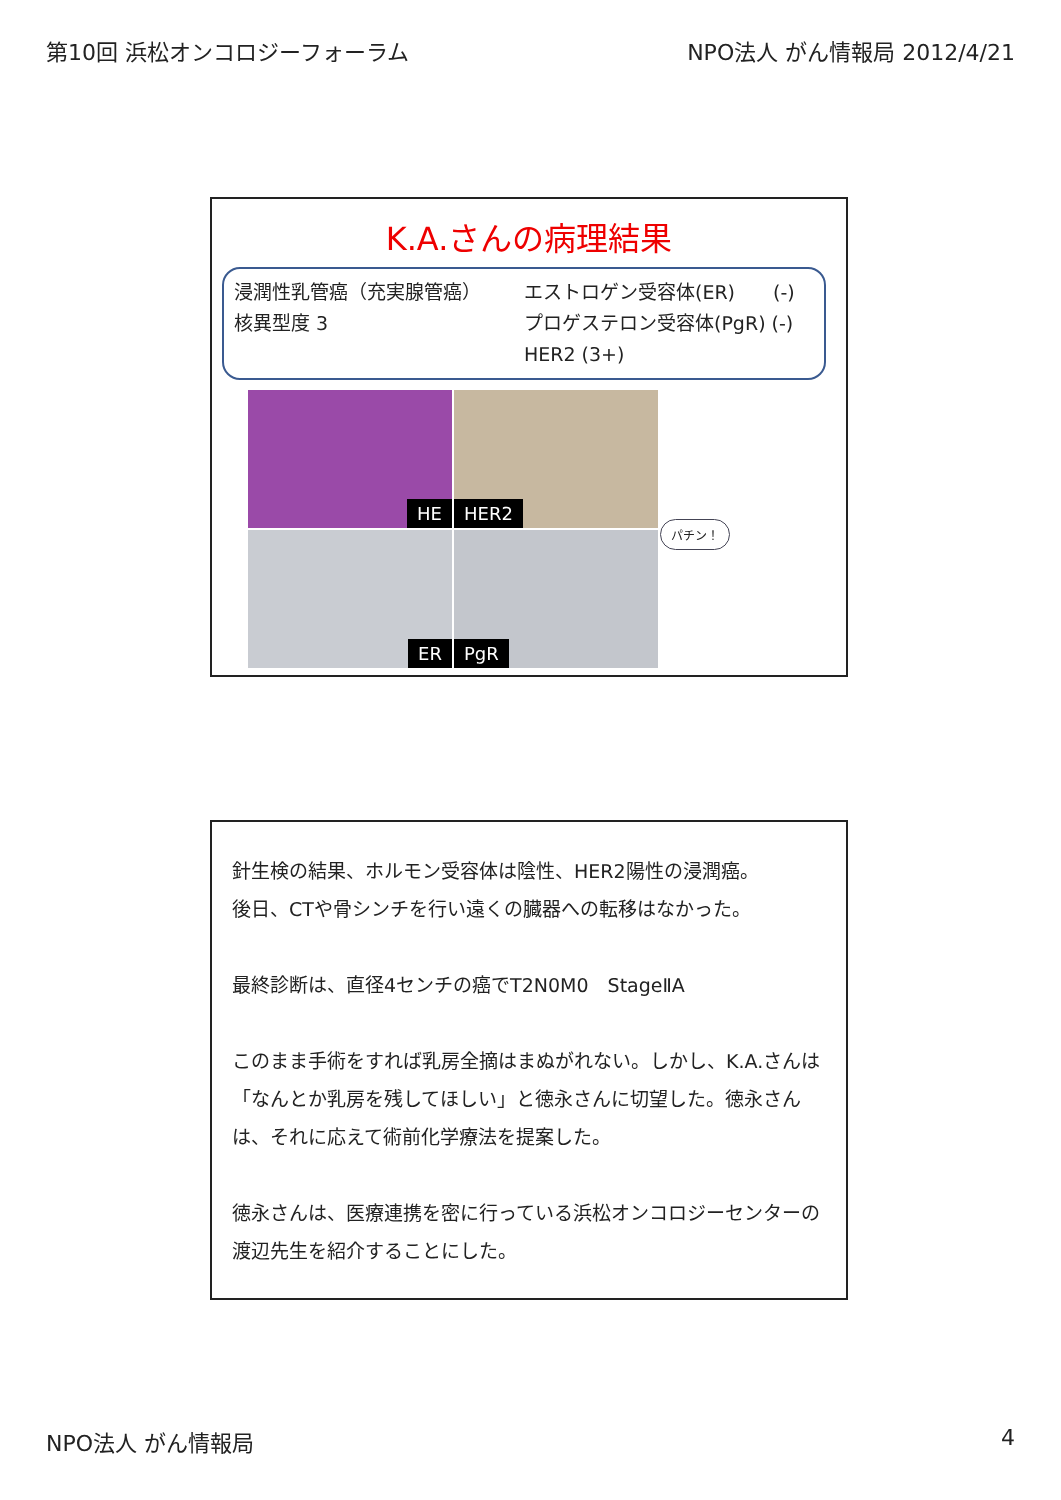第10回 浜松オンコロジーフォーラム NPO法人 がん情報局 2012/4/21
K.A.さんの病理結果
浸潤性乳管癌（充実腺管癌）
核異型度 3
エストロゲン受容体(ER)　　(-)
プロゲステロン受容体(PgR) (-)
HER2 (3+)
HE
HER2
ER
PgR
パチン！
針生検の結果、ホルモン受容体は陰性、HER2陽性の浸潤癌。
後日、CTや骨シンチを行い遠くの臓器への転移はなかった。
最終診断は、直径4センチの癌でT2N0M0　StageⅡA
このまま手術をすれば乳房全摘はまぬがれない。しかし、K.A.さんは「なんとか乳房を残してほしい」と徳永さんに切望した。徳永さんは、それに応えて術前化学療法を提案した。
徳永さんは、医療連携を密に行っている浜松オンコロジーセンターの渡辺先生を紹介することにした。
NPO法人 がん情報局 4